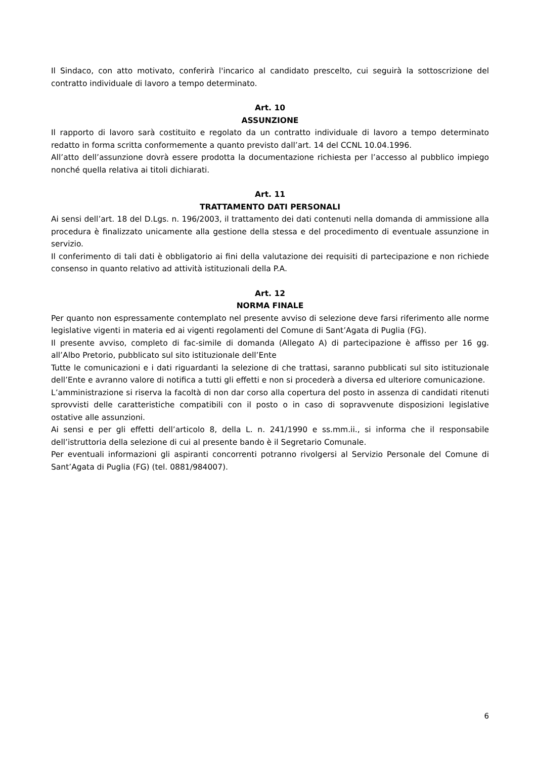Il Sindaco, con atto motivato, conferirà l'incarico al candidato prescelto, cui seguirà la sottoscrizione del contratto individuale di lavoro a tempo determinato.
Art. 10
ASSUNZIONE
Il rapporto di lavoro sarà costituito e regolato da un contratto individuale di lavoro a tempo determinato redatto in forma scritta conformemente a quanto previsto dall’art. 14 del CCNL 10.04.1996.
All’atto dell’assunzione dovrà essere prodotta la documentazione richiesta per l’accesso al pubblico impiego nonché quella relativa ai titoli dichiarati.
Art. 11
TRATTAMENTO DATI PERSONALI
Ai sensi dell’art. 18 del D.Lgs. n. 196/2003, il trattamento dei dati contenuti nella domanda di ammissione alla procedura è finalizzato unicamente alla gestione della stessa e del procedimento di eventuale assunzione in servizio.
Il conferimento di tali dati è obbligatorio ai fini della valutazione dei requisiti di partecipazione e non richiede consenso in quanto relativo ad attività istituzionali della P.A.
Art. 12
NORMA FINALE
Per quanto non espressamente contemplato nel presente avviso di selezione deve farsi riferimento alle norme legislative vigenti in materia ed ai vigenti regolamenti del Comune di Sant’Agata di Puglia (FG).
Il presente avviso, completo di fac-simile di domanda (Allegato A) di partecipazione è affisso per 16 gg. all’Albo Pretorio, pubblicato sul sito istituzionale dell’Ente
Tutte le comunicazioni e i dati riguardanti la selezione di che trattasi, saranno pubblicati sul sito istituzionale dell’Ente e avranno valore di notifica a tutti gli effetti e non si procederà a diversa ed ulteriore comunicazione.
L’amministrazione si riserva la facoltà di non dar corso alla copertura del posto in assenza di candidati ritenuti sprovvisti delle caratteristiche compatibili con il posto o in caso di sopravvenute disposizioni legislative ostative alle assunzioni.
Ai sensi e per gli effetti dell’articolo 8, della L. n. 241/1990 e ss.mm.ii., si informa che il responsabile dell’istruttoria della selezione di cui al presente bando è il Segretario Comunale.
Per eventuali informazioni gli aspiranti concorrenti potranno rivolgersi al Servizio Personale del Comune di Sant’Agata di Puglia (FG) (tel. 0881/984007).
6